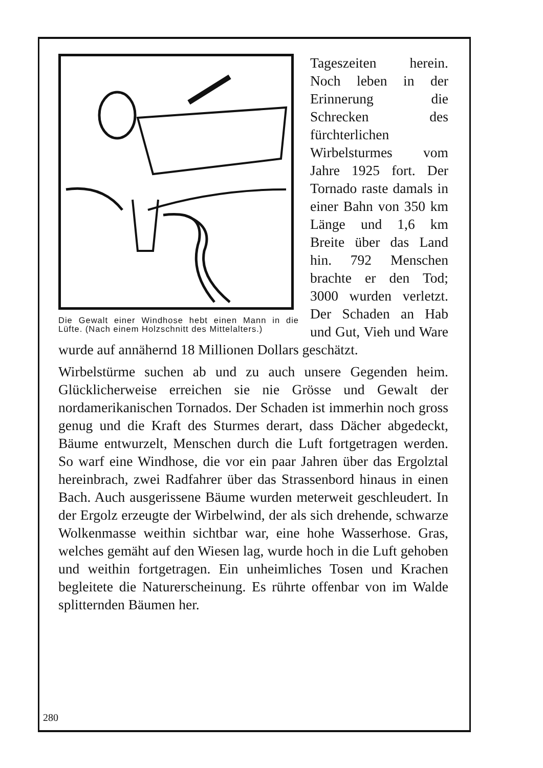Die Gewalt einer Windhose hebt einen Mann in die Lüfte. (Nach einem Holzschnitt des Mittelalters.)
Tageszeiten herein. Noch leben in der Erinnerung die Schrecken des fürchterlichen Wirbelsturmes vom Jahre 1925 fort. Der Tornado raste damals in einer Bahn von 350 km Länge und 1,6 km Breite über das Land hin. 792 Menschen brachte er den Tod; 3000 wurden verletzt. Der Schaden an Hab und Gut, Vieh und Ware wurde auf annähernd 18 Millionen Dollars geschätzt.
Wirbelstürme suchen ab und zu auch unsere Gegenden heim. Glücklicherweise erreichen sie nie Grösse und Gewalt der nordamerikanischen Tornados. Der Schaden ist immerhin noch gross genug und die Kraft des Sturmes derart, dass Dächer abgedeckt, Bäume entwurzelt, Menschen durch die Luft fortgetragen werden. So warf eine Windhose, die vor ein paar Jahren über das Ergolztal hereinbrach, zwei Radfahrer über das Strassenbord hinaus in einen Bach. Auch ausgerissene Bäume wurden meterweit geschleudert. In der Ergolz erzeugte der Wirbelwind, der als sich drehende, schwarze Wolkenmasse weithin sichtbar war, eine hohe Wasserhose. Gras, welches gemäht auf den Wiesen lag, wurde hoch in die Luft gehoben und weithin fortgetragen. Ein unheimliches Tosen und Krachen begleitete die Naturerscheinung. Es rührte offenbar von im Walde splitternden Bäumen her.
280